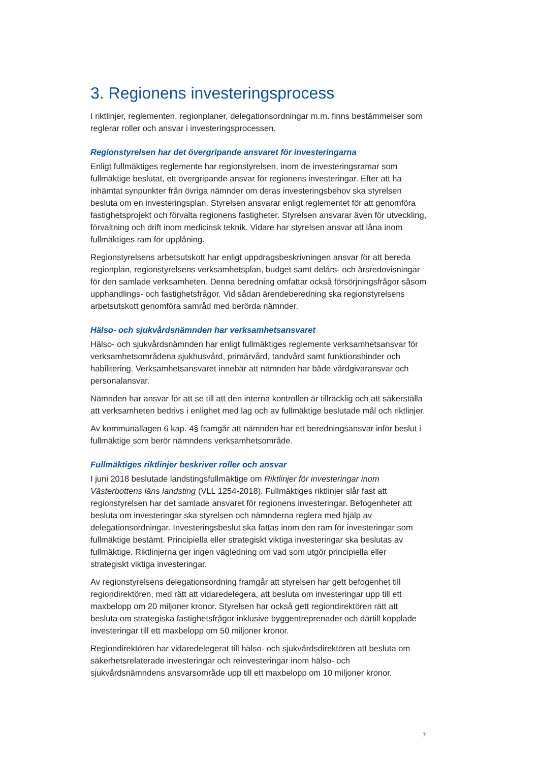3. Regionens investeringsprocess
I riktlinjer, reglementen, regionplaner, delegationsordningar m.m. finns bestämmelser som reglerar roller och ansvar i investeringsprocessen.
Regionstyrelsen har det övergripande ansvaret för investeringarna
Enligt fullmäktiges reglemente har regionstyrelsen, inom de investeringsramar som fullmäktige beslutat, ett övergripande ansvar för regionens investeringar. Efter att ha inhämtat synpunkter från övriga nämnder om deras investeringsbehov ska styrelsen besluta om en investeringsplan. Styrelsen ansvarar enligt reglementet för att genomföra fastighetsprojekt och förvalta regionens fastigheter. Styrelsen ansvarar även för utveckling, förvaltning och drift inom medicinsk teknik. Vidare har styrelsen ansvar att låna inom fullmäktiges ram för upplåning.
Regionstyrelsens arbetsutskott har enligt uppdragsbeskrivningen ansvar för att bereda regionplan, regionstyrelsens verksamhetsplan, budget samt delårs- och årsredovisningar för den samlade verksamheten. Denna beredning omfattar också försörjningsfrågor såsom upphandlings- och fastighetsfrågor. Vid sådan ärendeberedning ska regionstyrelsens arbetsutskott genomföra samråd med berörda nämnder.
Hälso- och sjukvårdsnämnden har verksamhetsansvaret
Hälso- och sjukvårdsnämnden har enligt fullmäktiges reglemente verksamhetsansvar för verksamhetsområdena sjukhusvård, primärvård, tandvård samt funktionshinder och habilitering. Verksamhetsansvaret innebär att nämnden har både vårdgivaransvar och personalansvar.
Nämnden har ansvar för att se till att den interna kontrollen är tillräcklig och att säkerställa att verksamheten bedrivs i enlighet med lag och av fullmäktige beslutade mål och riktlinjer.
Av kommunallagen 6 kap. 4§ framgår att nämnden har ett beredningsansvar inför beslut i fullmäktige som berör nämndens verksamhetsområde.
Fullmäktiges riktlinjer beskriver roller och ansvar
I juni 2018 beslutade landstingsfullmäktige om Riktlinjer för investeringar inom Västerbottens läns landsting (VLL 1254-2018). Fullmäktiges riktlinjer slår fast att regionstyrelsen har det samlade ansvaret för regionens investeringar. Befogenheter att besluta om investeringar ska styrelsen och nämnderna reglera med hjälp av delegationsordningar. Investeringsbeslut ska fattas inom den ram för investeringar som fullmäktige bestämt. Principiella eller strategiskt viktiga investeringar ska beslutas av fullmäktige. Riktlinjerna ger ingen vägledning om vad som utgör principiella eller strategiskt viktiga investeringar.
Av regionstyrelsens delegationsordning framgår att styrelsen har gett befogenhet till regiondirektören, med rätt att vidaredelegera, att besluta om investeringar upp till ett maxbelopp om 20 miljoner kronor. Styrelsen har också gett regiondirektören rätt att besluta om strategiska fastighetsfrågor inklusive byggentreprenader och därtill kopplade investeringar till ett maxbelopp om 50 miljoner kronor.
Regiondirektören har vidaredelegerat till hälso- och sjukvårdsdirektören att besluta om säkerhetsrelaterade investeringar och reinvesteringar inom hälso- och sjukvårdsnämndens ansvarsområde upp till ett maxbelopp om 10 miljoner kronor.
7